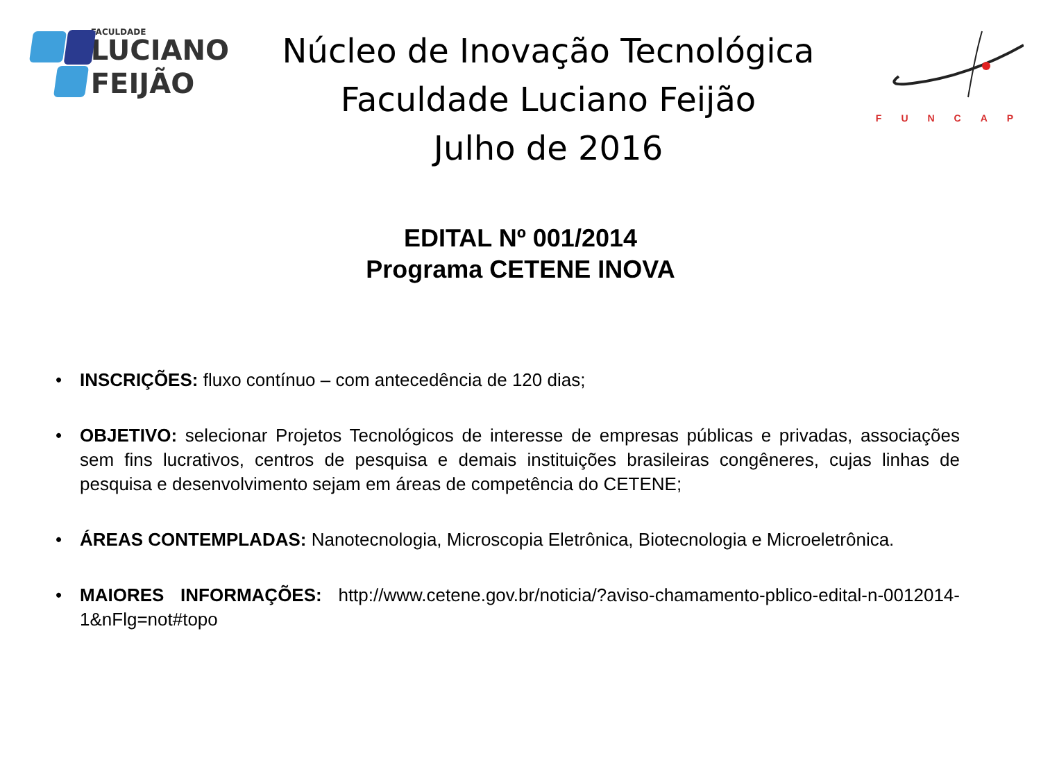FACULDADE
LUCIANO
FEIJÃO
Núcleo de Inovação Tecnológica
Faculdade Luciano Feijão
Julho de 2016
FUNCAP
EDITAL Nº 001/2014
Programa CETENE INOVA
• INSCRIÇÕES: fluxo contínuo – com antecedência de 120 dias;
• OBJETIVO: selecionar Projetos Tecnológicos de interesse de empresas públicas e privadas, associações sem fins lucrativos, centros de pesquisa e demais instituições brasileiras congêneres, cujas linhas de pesquisa e desenvolvimento sejam em áreas de competência do CETENE;
• ÁREAS CONTEMPLADAS: Nanotecnologia, Microscopia Eletrônica, Biotecnologia e Microeletrônica.
• MAIORES INFORMAÇÕES: http://www.cetene.gov.br/noticia/?aviso-chamamento-pblico-edital-n-0012014-1&nFlg=not#topo